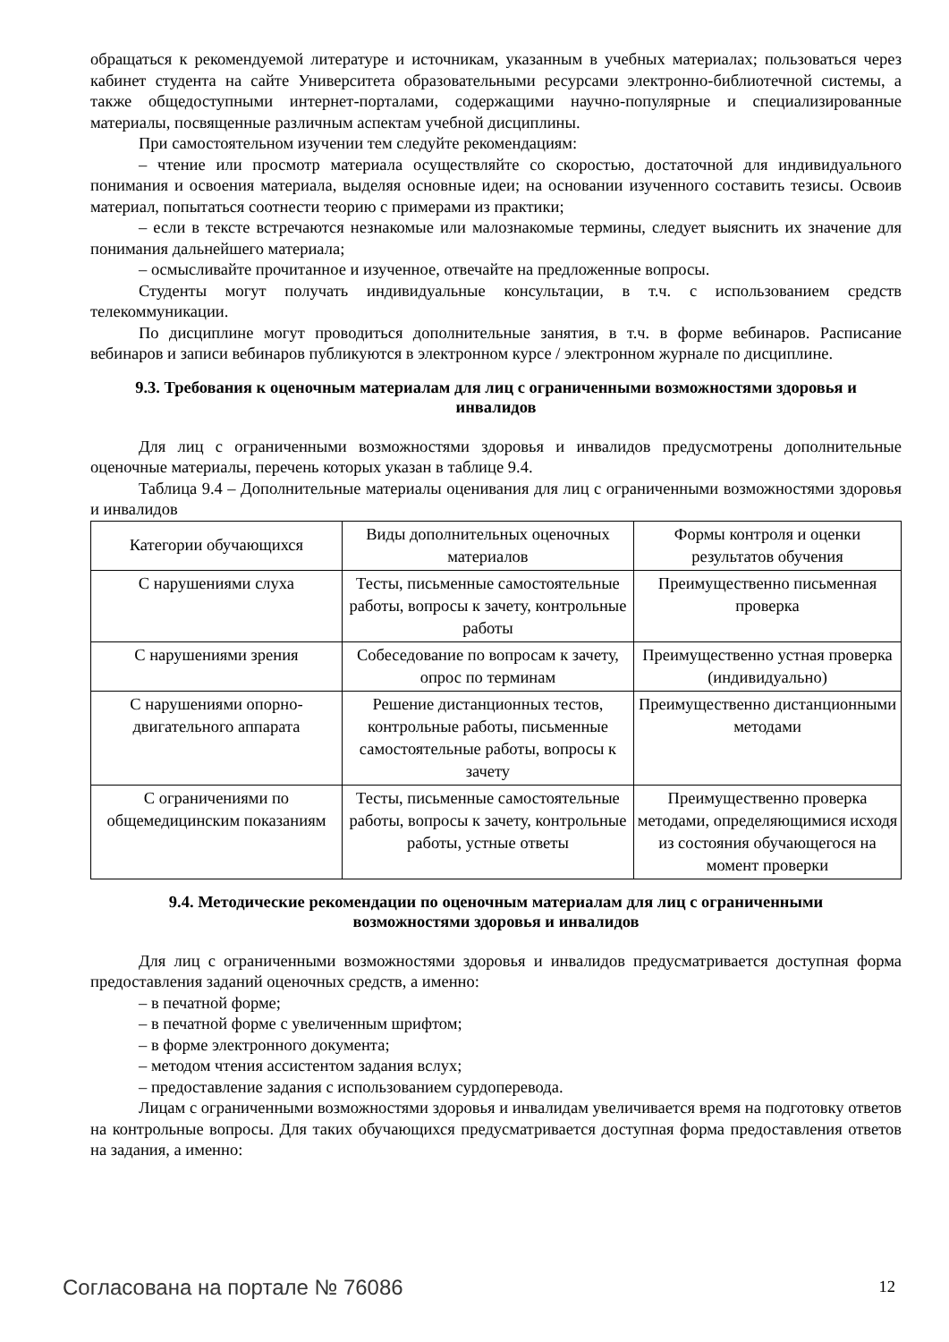обращаться к рекомендуемой литературе и источникам, указанным в учебных материалах; пользоваться через кабинет студента на сайте Университета образовательными ресурсами электронно-библиотечной системы, а также общедоступными интернет-порталами, содержащими научно-популярные и специализированные материалы, посвященные различным аспектам учебной дисциплины.
При самостоятельном изучении тем следуйте рекомендациям:
– чтение или просмотр материала осуществляйте со скоростью, достаточной для индивидуального понимания и освоения материала, выделяя основные идеи; на основании изученного составить тезисы. Освоив материал, попытаться соотнести теорию с примерами из практики;
– если в тексте встречаются незнакомые или малознакомые термины, следует выяснить их значение для понимания дальнейшего материала;
– осмысливайте прочитанное и изученное, отвечайте на предложенные вопросы.
Студенты могут получать индивидуальные консультации, в т.ч. с использованием средств телекоммуникации.
По дисциплине могут проводиться дополнительные занятия, в т.ч. в форме вебинаров. Расписание вебинаров и записи вебинаров публикуются в электронном курсе / электронном журнале по дисциплине.
9.3. Требования к оценочным материалам для лиц с ограниченными возможностями здоровья и инвалидов
Для лиц с ограниченными возможностями здоровья и инвалидов предусмотрены дополнительные оценочные материалы, перечень которых указан в таблице 9.4.
Таблица 9.4 – Дополнительные материалы оценивания для лиц с ограниченными возможностями здоровья и инвалидов
| Категории обучающихся | Виды дополнительных оценочных материалов | Формы контроля и оценки результатов обучения |
| С нарушениями слуха | Тесты, письменные самостоятельные работы, вопросы к зачету, контрольные работы | Преимущественно письменная проверка |
| С нарушениями зрения | Собеседование по вопросам к зачету, опрос по терминам | Преимущественно устная проверка (индивидуально) |
| С нарушениями опорно-двигательного аппарата | Решение дистанционных тестов, контрольные работы, письменные самостоятельные работы, вопросы к зачету | Преимущественно дистанционными методами |
| С ограничениями по общемедицинским показаниям | Тесты, письменные самостоятельные работы, вопросы к зачету, контрольные работы, устные ответы | Преимущественно проверка методами, определяющимися исходя из состояния обучающегося на момент проверки |
9.4. Методические рекомендации по оценочным материалам для лиц с ограниченными возможностями здоровья и инвалидов
Для лиц с ограниченными возможностями здоровья и инвалидов предусматривается доступная форма предоставления заданий оценочных средств, а именно:
– в печатной форме;
– в печатной форме с увеличенным шрифтом;
– в форме электронного документа;
– методом чтения ассистентом задания вслух;
– предоставление задания с использованием сурдоперевода.
Лицам с ограниченными возможностями здоровья и инвалидам увеличивается время на подготовку ответов на контрольные вопросы. Для таких обучающихся предусматривается доступная форма предоставления ответов на задания, а именно:
Согласована на портале № 76086 12